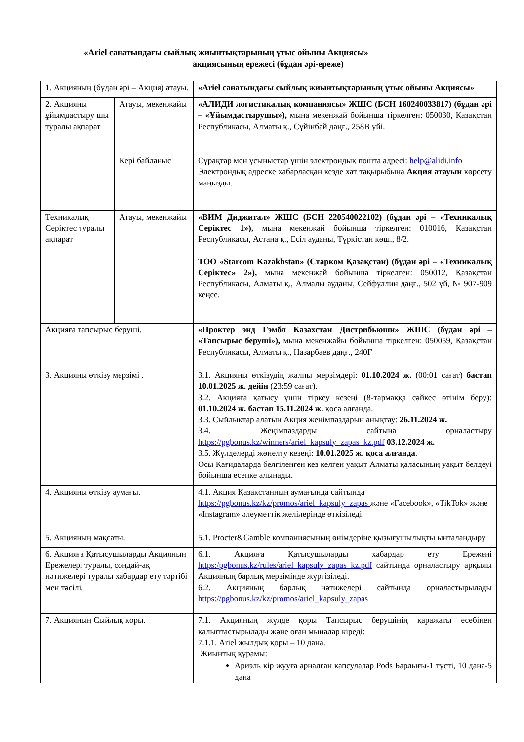«Ariel санатындағы сыйлық жиынтықтарының ұтыс ойыны Акциясы»
акциясының ережесі (бұдан әрі-ереже)
| 1. Акцияның (бұдан әрі – Акция) атауы. | | «Ariel санатындағы сыйлық жиынтықтарының ұтыс ойыны Акциясы» |
| 2. Акцияны ұйымдастыру шы туралы ақпарат | Атауы, мекенжайы | «АЛИДИ логистикалық компаниясы» ЖШС (БСН 160240033817) (бұдан әрі – «Ұйымдастырушы»), мына мекенжай бойынша тіркелген: 050030, Қазақстан Республикасы, Алматы қ., Сүйінбай даңғ., 258В үйі. |
| | Кері байланыс | Сұрақтар мен ұсыныстар үшін электрондық пошта адресі: help@alidi.info Электрондық адреске хабарласқан кезде хат тақырыбына Акция атауын көрсету маңызды. |
| Техникалық Серіктес туралы ақпарат | Атауы, мекенжайы | «ВИМ Диджитал» ЖШС (БСН 220540022102) (бұдан әрі – «Техникалық Серіктес 1»), мына мекенжай бойынша тіркелген: 010016, Қазақстан Республикасы, Астана қ., Есіл ауданы, Түркістан көш., 8/2. ТОО «Starcom Kazakhstan» (Старком Қазақстан) (бұдан әрі – «Техникалық Серіктес» 2»), мына мекенжай бойынша тіркелген: 050012, Қазақстан Республикасы, Алматы қ., Алмалы ауданы, Сейфуллин даңғ., 502 үй, № 907-909 кеңсе. |
| Акцияға тапсырыс беруші. | | «Проктер энд Гэмбл Казахстан Дистрибьюшн» ЖШС (бұдан әрі – «Тапсырыс беруші»), мына мекенжайы бойынша тіркелген: 050059, Қазақстан Республикасы, Алматы қ., Назарбаев даңғ., 240Г |
| 3. Акцияны өткізу мерзімі . | | 3.1. Акцияны өткізудің жалпы мерзімдері: 01.10.2024 ж. (00:01 сағат) бастап 10.01.2025 ж. дейін (23:59 сағат). 3.2. Акцияға қатысу үшін тіркеу кезеңі (8-тармаққа сәйкес өтінім беру): 01.10.2024 ж. бастап 15.11.2024 ж. қоса алғанда. 3.3. Сыйлықтар алатын Акция жеңімпаздарын анықтау: 26.11.2024 ж. 3.4. Жеңімпаздарды сайтына орналастыру https://pgbonus.kz/winners/ariel_kapsuly_zapas_kz.pdf 03.12.2024 ж. 3.5. Жүлделерді жөнелту кезеңі: 10.01.2025 ж. қоса алғанда . Осы Қағидаларда белгіленген кез келген уақыт Алматы қаласының уақыт белдеуі бойынша есепке алынады. |
| 4. Акцияны өткізу аумағы. | | 4.1. Акция Қазақстанның аумағында сайтында https://pgbonus.kz/kz/promos/ariel_kapsuly_zapas және «Facebook», «TikTok» және «Instagram» әлеуметтік желілерінде өткізіледі. |
| 5. Акцияның мақсаты. | | 5.1. Procter&Gamble компаниясының өнімдеріне қызығушылықты ынталандыру |
| 6. Акцияға Қатысушыларды Акцияның Ережелері туралы, сондай-ақ нәтижелері туралы хабардар ету тәртібі мен тәсілі. | | 6.1. Акцияға Қатысушыларды хабардар ету Ережені https:/pgbonus.kz/rules/ariel_kapsuly_zapas_kz.pdf сайтында орналастыру арқылы Акцияның барлық мерзімінде жүргізіледі. 6.2. Акцияның барлық нәтижелері сайтында орналастырылады https://pgbonus.kz/kz/promos/ariel_kapsuly_zapas |
| 7. Акцияның Сыйлық қоры. | | 7.1. Акцияның жүлде қоры Тапсырыс берушінің қаражаты есебінен қалыптастырылады және оған мыналар кіреді: 7.1.1. Ariel жылдық қоры – 10 дана. Жиынтық құрамы: Ариэль кір жууға арналған капсулалар Pods Барлығы-1 түсті, 10 дана-5 дана |